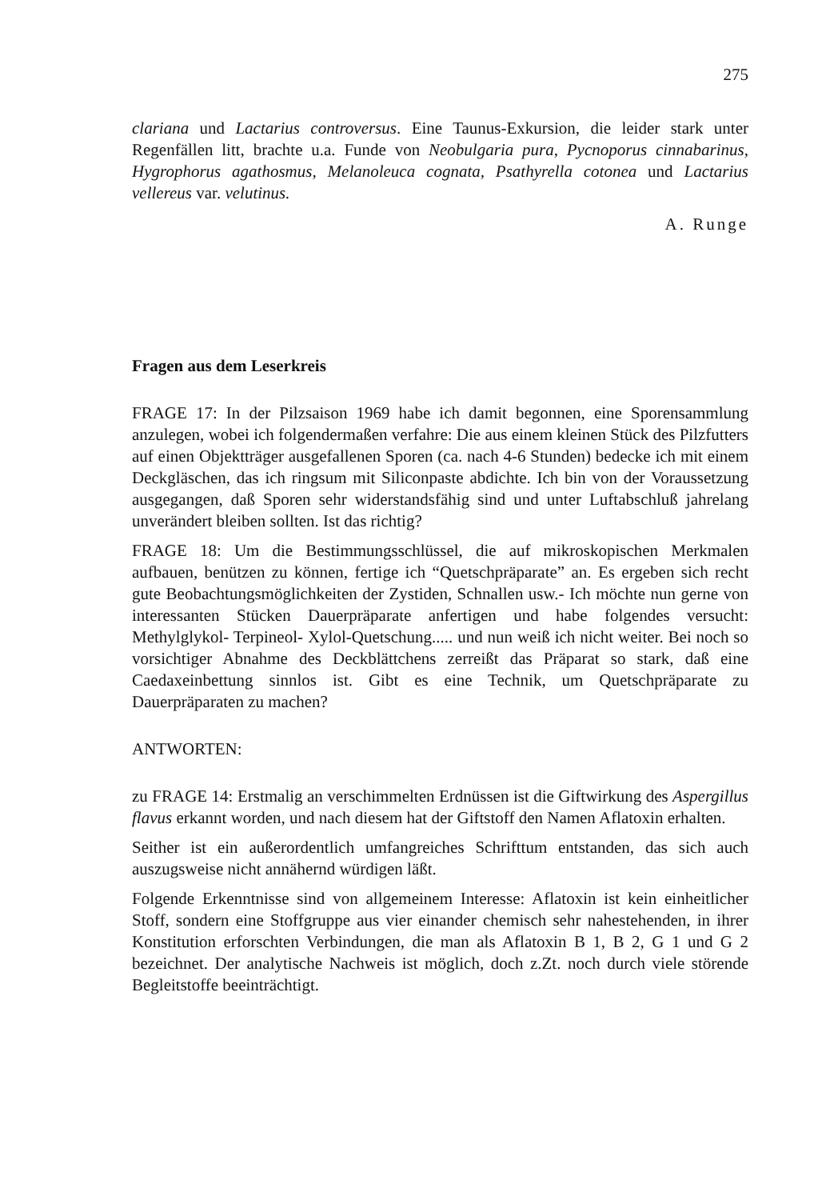275
clariana und Lactarius controversus. Eine Taunus-Exkursion, die leider stark unter Regenfällen litt, brachte u.a. Funde von Neobulgaria pura, Pycnoporus cinnabarinus, Hygrophorus agathosmus, Melanoleuca cognata, Psathyrella cotonea und Lactarius vellereus var. velutinus.
A. Runge
Fragen aus dem Leserkreis
FRAGE 17: In der Pilzsaison 1969 habe ich damit begonnen, eine Sporensammlung anzulegen, wobei ich folgendermaßen verfahre: Die aus einem kleinen Stück des Pilzfutters auf einen Objektträger ausgefallenen Sporen (ca. nach 4-6 Stunden) bedecke ich mit einem Deckgläschen, das ich ringsum mit Siliconpaste abdichte. Ich bin von der Voraussetzung ausgegangen, daß Sporen sehr widerstandsfähig sind und unter Luftabschluß jahrelang unverändert bleiben sollten. Ist das richtig?
FRAGE 18: Um die Bestimmungsschlüssel, die auf mikroskopischen Merkmalen aufbauen, benützen zu können, fertige ich “Quetschpräparate” an. Es ergeben sich recht gute Beobachtungsmöglichkeiten der Zystiden, Schnallen usw.- Ich möchte nun gerne von interessanten Stücken Dauerpräparate anfertigen und habe folgendes versucht: Methylglykol- Terpineol- Xylol-Quetschung..... und nun weiß ich nicht weiter. Bei noch so vorsichtiger Abnahme des Deckblättchens zerreißt das Präparat so stark, daß eine Caedaxeinbettung sinnlos ist. Gibt es eine Technik, um Quetschpräparate zu Dauerpräparaten zu machen?
ANTWORTEN:
zu FRAGE 14: Erstmalig an verschimmelten Erdnüssen ist die Giftwirkung des Aspergillus flavus erkannt worden, und nach diesem hat der Giftstoff den Namen Aflatoxin erhalten.
Seither ist ein außerordentlich umfangreiches Schrifttum entstanden, das sich auch auszugsweise nicht annähernd würdigen läßt.
Folgende Erkenntnisse sind von allgemeinem Interesse: Aflatoxin ist kein einheitlicher Stoff, sondern eine Stoffgruppe aus vier einander chemisch sehr nahestehenden, in ihrer Konstitution erforschten Verbindungen, die man als Aflatoxin B 1, B 2, G 1 und G 2 bezeichnet. Der analytische Nachweis ist möglich, doch z.Zt. noch durch viele störende Begleitstoffe beeinträchtigt.